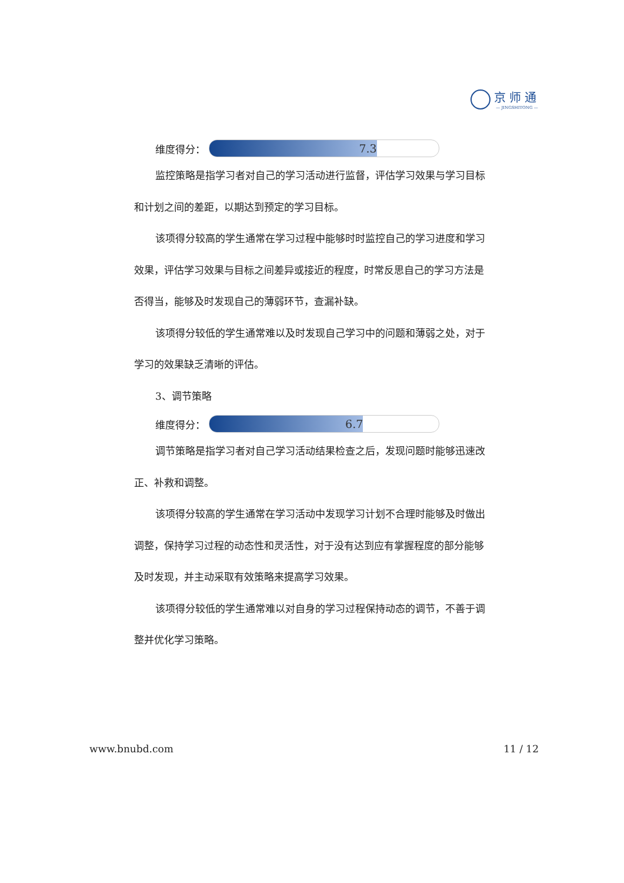京师通
— JINGSHITONG —
维度得分：
7.3
监控策略是指学习者对自己的学习活动进行监督，评估学习效果与学习目标和计划之间的差距，以期达到预定的学习目标。
该项得分较高的学生通常在学习过程中能够时时监控自己的学习进度和学习效果，评估学习效果与目标之间差异或接近的程度，时常反思自己的学习方法是否得当，能够及时发现自己的薄弱环节，查漏补缺。
该项得分较低的学生通常难以及时发现自己学习中的问题和薄弱之处，对于学习的效果缺乏清晰的评估。
3、调节策略
维度得分：
6.7
调节策略是指学习者对自己学习活动结果检查之后，发现问题时能够迅速改正、补救和调整。
该项得分较高的学生通常在学习活动中发现学习计划不合理时能够及时做出调整，保持学习过程的动态性和灵活性，对于没有达到应有掌握程度的部分能够及时发现，并主动采取有效策略来提高学习效果。
该项得分较低的学生通常难以对自身的学习过程保持动态的调节，不善于调整并优化学习策略。
www.bnubd.com 11 / 12